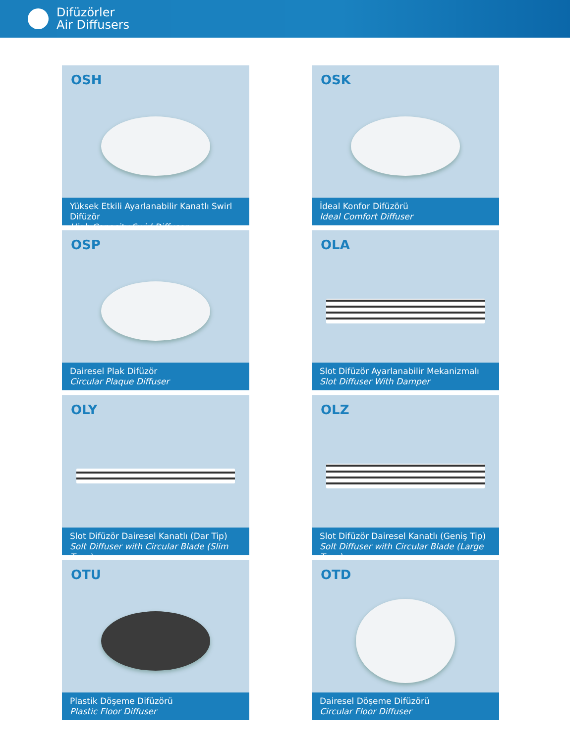Difüzörler
Air Diffusers
OSH
Yüksek Etkili Ayarlanabilir Kanatlı Swirl Difüzör
High Capacity Swirl Diffuser
OSK
İdeal Konfor Difüzörü
Ideal Comfort Diffuser
OSP
Dairesel Plak Difüzör
Circular Plaque Diffuser
OLA
Slot Difüzör Ayarlanabilir Mekanizmalı
Slot Diffuser With Damper
OLY
Slot Difüzör Dairesel Kanatlı (Dar Tip)
Solt Diffuser with Circular Blade (Slim Type)
OLZ
Slot Difüzör Dairesel Kanatlı (Geniş Tip)
Solt Diffuser with Circular Blade (Large Type)
OTU
Plastik Döşeme Difüzörü
Plastic Floor Diffuser
OTD
Dairesel Döşeme Difüzörü
Circular Floor Diffuser